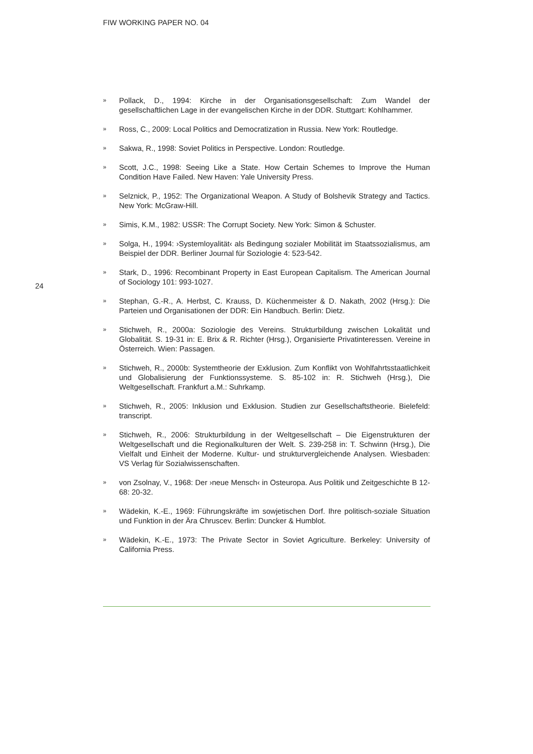FIW WORKING PAPER NO. 04
24
» Pollack, D., 1994: Kirche in der Organisationsgesellschaft: Zum Wandel der gesellschaftlichen Lage in der evangelischen Kirche in der DDR. Stuttgart: Kohlhammer.
» Ross, C., 2009: Local Politics and Democratization in Russia. New York: Routledge.
» Sakwa, R., 1998: Soviet Politics in Perspective. London: Routledge.
» Scott, J.C., 1998: Seeing Like a State. How Certain Schemes to Improve the Human Condition Have Failed. New Haven: Yale University Press.
» Selznick, P., 1952: The Organizational Weapon. A Study of Bolshevik Strategy and Tactics. New York: McGraw-Hill.
» Simis, K.M., 1982: USSR: The Corrupt Society. New York: Simon & Schuster.
» Solga, H., 1994: ›Systemloyalität‹ als Bedingung sozialer Mobilität im Staatssozialismus, am Beispiel der DDR. Berliner Journal für Soziologie 4: 523-542.
» Stark, D., 1996: Recombinant Property in East European Capitalism. The American Journal of Sociology 101: 993-1027.
» Stephan, G.-R., A. Herbst, C. Krauss, D. Küchenmeister & D. Nakath, 2002 (Hrsg.): Die Parteien und Organisationen der DDR: Ein Handbuch. Berlin: Dietz.
» Stichweh, R., 2000a: Soziologie des Vereins. Strukturbildung zwischen Lokalität und Globalität. S. 19-31 in: E. Brix & R. Richter (Hrsg.), Organisierte Privatinteressen. Vereine in Österreich. Wien: Passagen.
» Stichweh, R., 2000b: Systemtheorie der Exklusion. Zum Konflikt von Wohlfahrtsstaatlichkeit und Globalisierung der Funktionssysteme. S. 85-102 in: R. Stichweh (Hrsg.), Die Weltgesellschaft. Frankfurt a.M.: Suhrkamp.
» Stichweh, R., 2005: Inklusion und Exklusion. Studien zur Gesellschaftstheorie. Bielefeld: transcript.
» Stichweh, R., 2006: Strukturbildung in der Weltgesellschaft – Die Eigenstrukturen der Weltgesellschaft und die Regionalkulturen der Welt. S. 239-258 in: T. Schwinn (Hrsg.), Die Vielfalt und Einheit der Moderne. Kultur- und strukturvergleichende Analysen. Wiesbaden: VS Verlag für Sozialwissenschaften.
» von Zsolnay, V., 1968: Der ›neue Mensch‹ in Osteuropa. Aus Politik und Zeitgeschichte B 12-68: 20-32.
» Wädekin, K.-E., 1969: Führungskräfte im sowjetischen Dorf. Ihre politisch-soziale Situation und Funktion in der Ära Chruscev. Berlin: Duncker & Humblot.
» Wädekin, K.-E., 1973: The Private Sector in Soviet Agriculture. Berkeley: University of California Press.